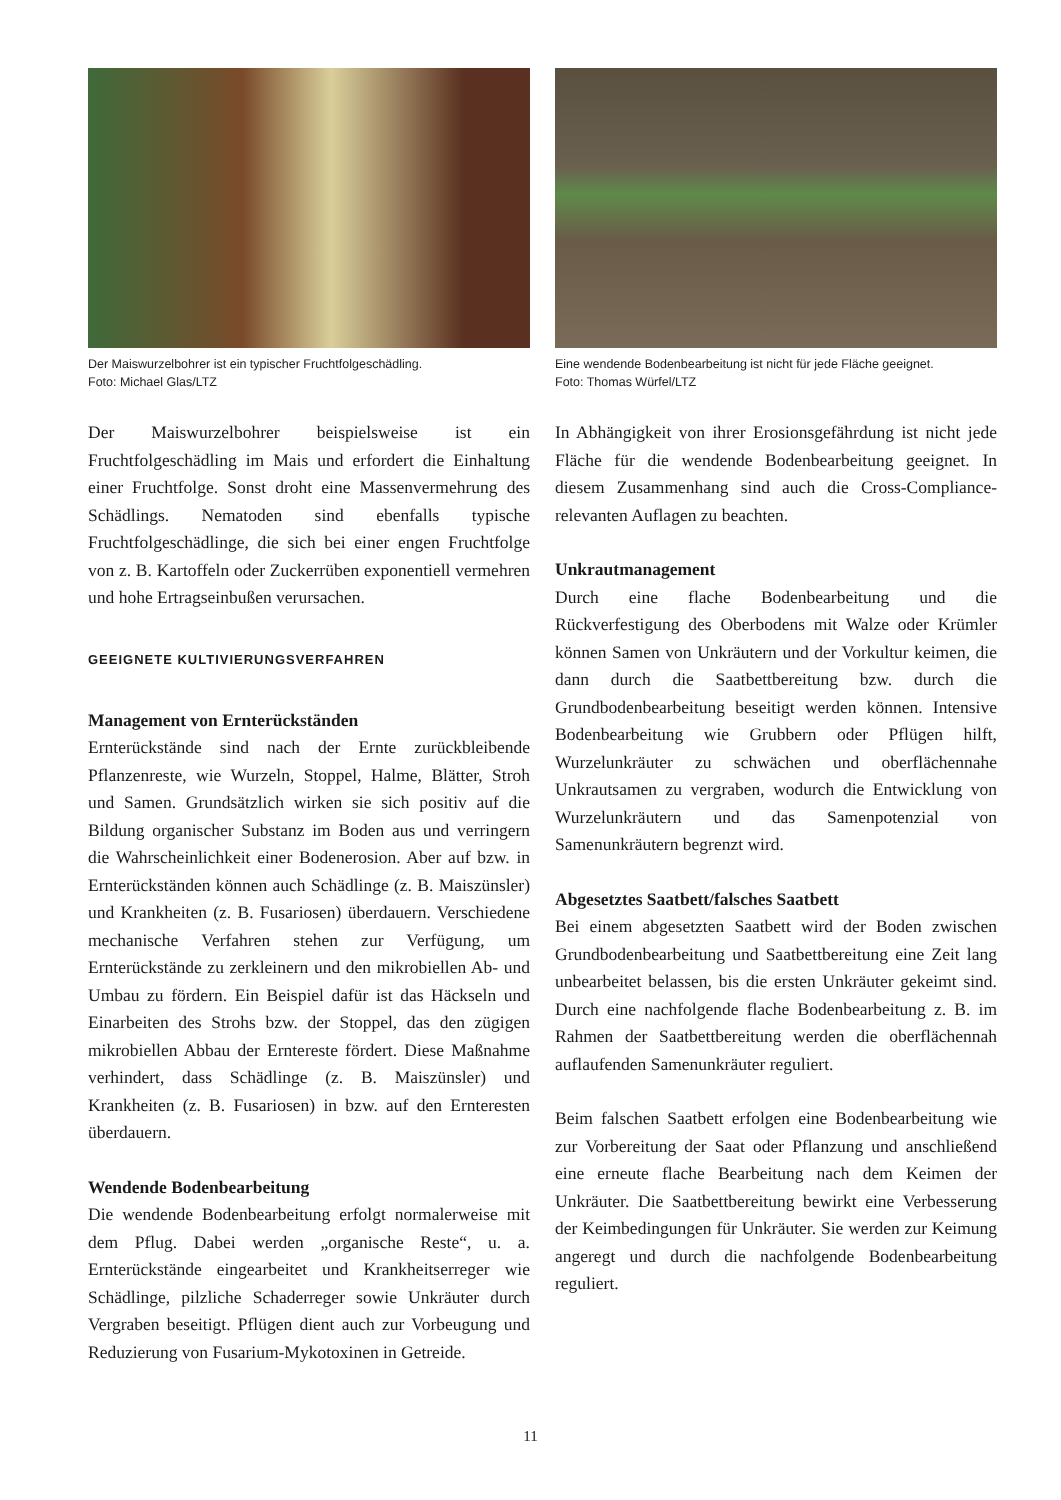Der Maiswurzelbohrer ist ein typischer Fruchtfolgeschädling.
Foto: Michael Glas/LTZ
Der Maiswurzelbohrer beispielsweise ist ein Fruchtfolgeschädling im Mais und erfordert die Einhaltung einer Fruchtfolge. Sonst droht eine Massenvermehrung des Schädlings. Nematoden sind ebenfalls typische Fruchtfolgeschädlinge, die sich bei einer engen Fruchtfolge von z. B. Kartoffeln oder Zuckerrüben exponentiell vermehren und hohe Ertragseinbußen verursachen.
GEEIGNETE KULTIVIERUNGSVERFAHREN
Management von Ernterückständen
Ernterückstände sind nach der Ernte zurückbleibende Pflanzenreste, wie Wurzeln, Stoppel, Halme, Blätter, Stroh und Samen. Grundsätzlich wirken sie sich positiv auf die Bildung organischer Substanz im Boden aus und verringern die Wahrscheinlichkeit einer Bodenerosion. Aber auf bzw. in Ernterückständen können auch Schädlinge (z. B. Maiszünsler) und Krankheiten (z. B. Fusariosen) überdauern. Verschiedene mechanische Verfahren stehen zur Verfügung, um Ernterückstände zu zerkleinern und den mikrobiellen Ab- und Umbau zu fördern. Ein Beispiel dafür ist das Häckseln und Einarbeiten des Strohs bzw. der Stoppel, das den zügigen mikrobiellen Abbau der Erntereste fördert. Diese Maßnahme verhindert, dass Schädlinge (z. B. Maiszünsler) und Krankheiten (z. B. Fusariosen) in bzw. auf den Ernteresten überdauern.
Wendende Bodenbearbeitung
Die wendende Bodenbearbeitung erfolgt normalerweise mit dem Pflug. Dabei werden „organische Reste“, u. a. Ernterückstände eingearbeitet und Krankheitserreger wie Schädlinge, pilzliche Schaderreger sowie Unkräuter durch Vergraben beseitigt. Pflügen dient auch zur Vorbeugung und Reduzierung von Fusarium-Mykotoxinen in Getreide.
Eine wendende Bodenbearbeitung ist nicht für jede Fläche geeignet.
Foto: Thomas Würfel/LTZ
In Abhängigkeit von ihrer Erosionsgefährdung ist nicht jede Fläche für die wendende Bodenbearbeitung geeignet. In diesem Zusammenhang sind auch die Cross-Compliance-relevanten Auflagen zu beachten.
Unkrautmanagement
Durch eine flache Bodenbearbeitung und die Rückverfestigung des Oberbodens mit Walze oder Krümler können Samen von Unkräutern und der Vorkultur keimen, die dann durch die Saatbettbereitung bzw. durch die Grundbodenbearbeitung beseitigt werden können. Intensive Bodenbearbeitung wie Grubbern oder Pflügen hilft, Wurzelunkräuter zu schwächen und oberflächennahe Unkrautsamen zu vergraben, wodurch die Entwicklung von Wurzelunkräutern und das Samenpotenzial von Samenunkräutern begrenzt wird.
Abgesetztes Saatbett/falsches Saatbett
Bei einem abgesetzten Saatbett wird der Boden zwischen Grundbodenbearbeitung und Saatbettbereitung eine Zeit lang unbearbeitet belassen, bis die ersten Unkräuter gekeimt sind. Durch eine nachfolgende flache Bodenbearbeitung z. B. im Rahmen der Saatbettbereitung werden die oberflächennah auflaufenden Samenunkräuter reguliert.
Beim falschen Saatbett erfolgen eine Bodenbearbeitung wie zur Vorbereitung der Saat oder Pflanzung und anschließend eine erneute flache Bearbeitung nach dem Keimen der Unkräuter. Die Saatbettbereitung bewirkt eine Verbesserung der Keimbedingungen für Unkräuter. Sie werden zur Keimung angeregt und durch die nachfolgende Bodenbearbeitung reguliert.
11